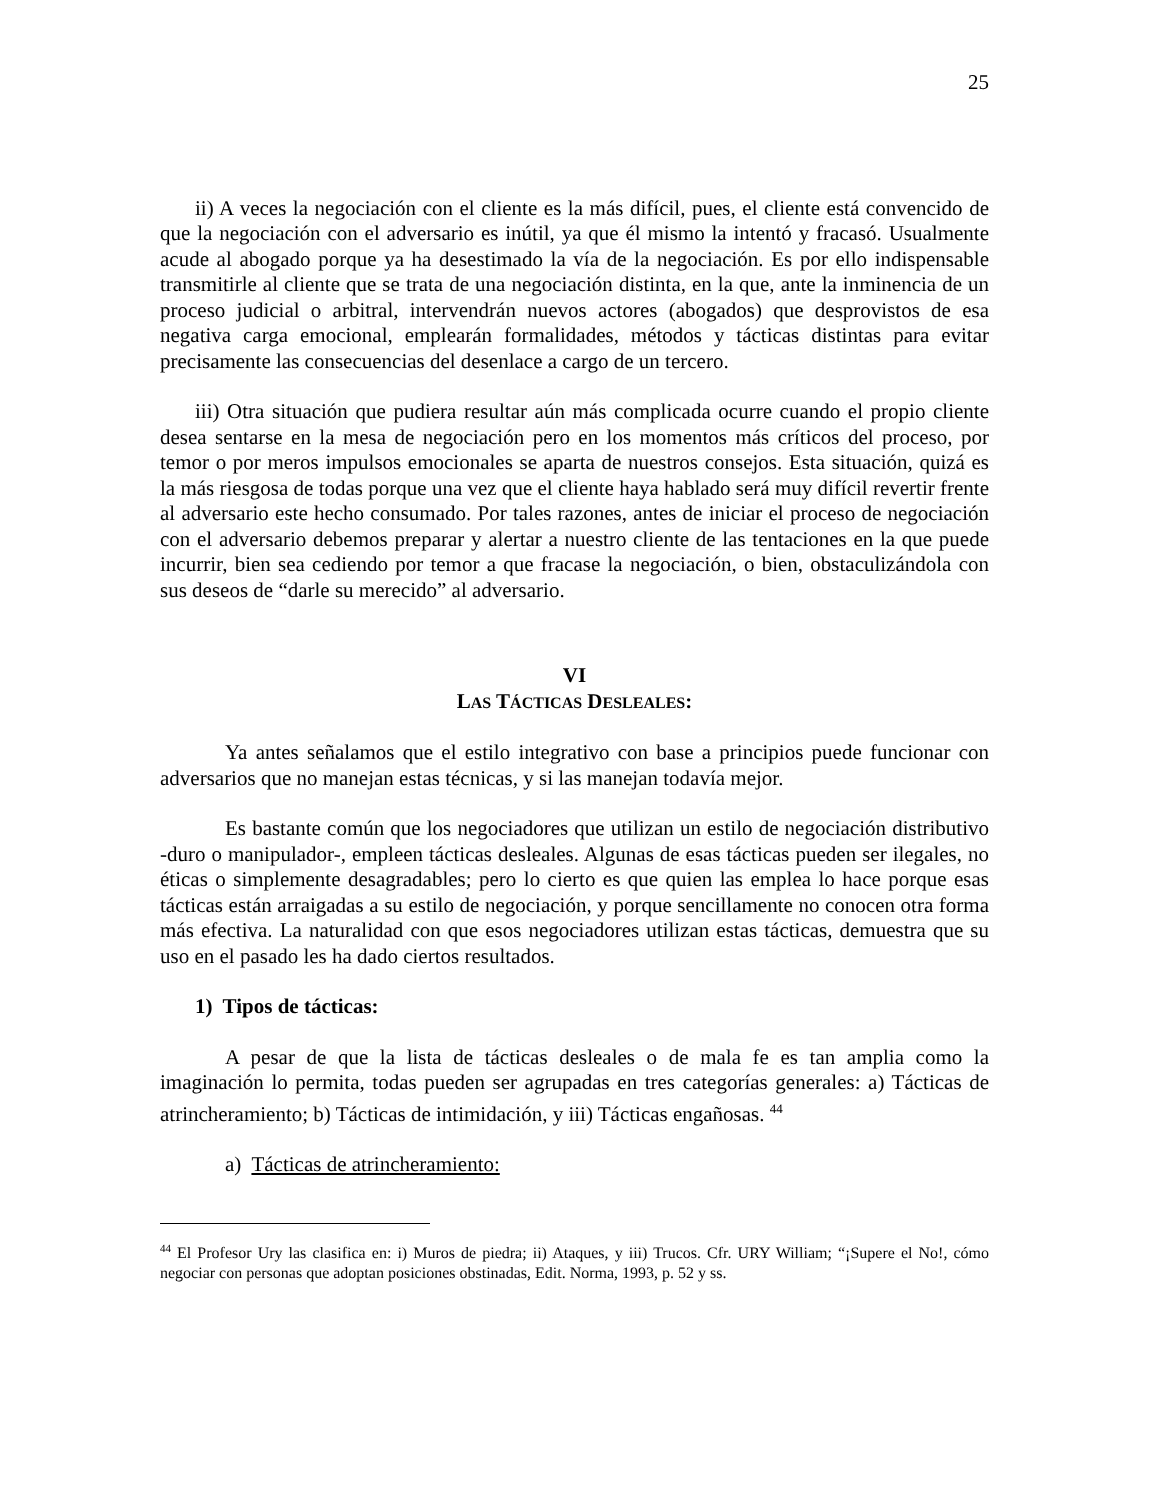25
ii) A veces la negociación con el cliente es la más difícil, pues, el cliente está convencido de que la negociación con el adversario es inútil, ya que él mismo la intentó y fracasó. Usualmente acude al abogado porque ya ha desestimado la vía de la negociación. Es por ello indispensable transmitirle al cliente que se trata de una negociación distinta, en la que, ante la inminencia de un proceso judicial o arbitral, intervendrán nuevos actores (abogados) que desprovistos de esa negativa carga emocional, emplearán formalidades, métodos y tácticas distintas para evitar precisamente las consecuencias del desenlace a cargo de un tercero.
iii) Otra situación que pudiera resultar aún más complicada ocurre cuando el propio cliente desea sentarse en la mesa de negociación pero en los momentos más críticos del proceso, por temor o por meros impulsos emocionales se aparta de nuestros consejos. Esta situación, quizá es la más riesgosa de todas porque una vez que el cliente haya hablado será muy difícil revertir frente al adversario este hecho consumado. Por tales razones, antes de iniciar el proceso de negociación con el adversario debemos preparar y alertar a nuestro cliente de las tentaciones en la que puede incurrir, bien sea cediendo por temor a que fracase la negociación, o bien, obstaculizándola con sus deseos de “darle su merecido” al adversario.
VI
LAS TÁCTICAS DESLEALES:
Ya antes señalamos que el estilo integrativo con base a principios puede funcionar con adversarios que no manejan estas técnicas, y si las manejan todavía mejor.
Es bastante común que los negociadores que utilizan un estilo de negociación distributivo -duro o manipulador-, empleen tácticas desleales. Algunas de esas tácticas pueden ser ilegales, no éticas o simplemente desagradables; pero lo cierto es que quien las emplea lo hace porque esas tácticas están arraigadas a su estilo de negociación, y porque sencillamente no conocen otra forma más efectiva. La naturalidad con que esos negociadores utilizan estas tácticas, demuestra que su uso en el pasado les ha dado ciertos resultados.
1) Tipos de tácticas:
A pesar de que la lista de tácticas desleales o de mala fe es tan amplia como la imaginación lo permita, todas pueden ser agrupadas en tres categorías generales: a) Tácticas de atrincheramiento; b) Tácticas de intimidación, y iii) Tácticas engañosas. <sup>44</sup>
a) Tácticas de atrincheramiento:
<sup>44</sup> El Profesor Ury las clasifica en: i) Muros de piedra; ii) Ataques, y iii) Trucos. Cfr. URY William; “¡Supere el No!, cómo negociar con personas que adoptan posiciones obstinadas, Edit. Norma, 1993, p. 52 y ss.